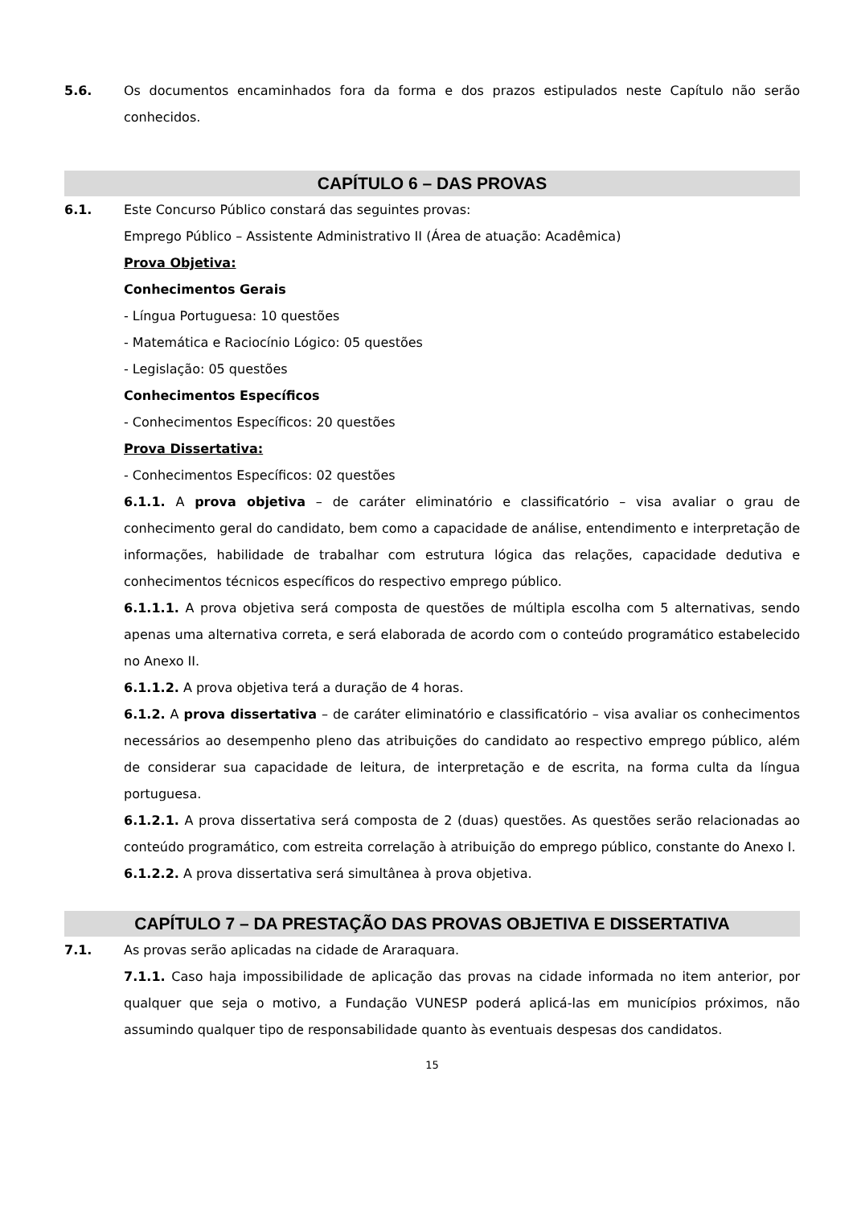5.6. Os documentos encaminhados fora da forma e dos prazos estipulados neste Capítulo não serão conhecidos.
CAPÍTULO 6 – DAS PROVAS
6.1. Este Concurso Público constará das seguintes provas:
Emprego Público – Assistente Administrativo II (Área de atuação: Acadêmica)
Prova Objetiva:
Conhecimentos Gerais
- Língua Portuguesa: 10 questões
- Matemática e Raciocínio Lógico: 05 questões
- Legislação: 05 questões
Conhecimentos Específicos
- Conhecimentos Específicos: 20 questões
Prova Dissertativa:
- Conhecimentos Específicos: 02 questões
6.1.1. A prova objetiva – de caráter eliminatório e classificatório – visa avaliar o grau de conhecimento geral do candidato, bem como a capacidade de análise, entendimento e interpretação de informações, habilidade de trabalhar com estrutura lógica das relações, capacidade dedutiva e conhecimentos técnicos específicos do respectivo emprego público.
6.1.1.1. A prova objetiva será composta de questões de múltipla escolha com 5 alternativas, sendo apenas uma alternativa correta, e será elaborada de acordo com o conteúdo programático estabelecido no Anexo II.
6.1.1.2. A prova objetiva terá a duração de 4 horas.
6.1.2. A prova dissertativa – de caráter eliminatório e classificatório – visa avaliar os conhecimentos necessários ao desempenho pleno das atribuições do candidato ao respectivo emprego público, além de considerar sua capacidade de leitura, de interpretação e de escrita, na forma culta da língua portuguesa.
6.1.2.1. A prova dissertativa será composta de 2 (duas) questões. As questões serão relacionadas ao conteúdo programático, com estreita correlação à atribuição do emprego público, constante do Anexo I.
6.1.2.2. A prova dissertativa será simultânea à prova objetiva.
CAPÍTULO 7 – DA PRESTAÇÃO DAS PROVAS OBJETIVA E DISSERTATIVA
7.1. As provas serão aplicadas na cidade de Araraquara.
7.1.1. Caso haja impossibilidade de aplicação das provas na cidade informada no item anterior, por qualquer que seja o motivo, a Fundação VUNESP poderá aplicá-las em municípios próximos, não assumindo qualquer tipo de responsabilidade quanto às eventuais despesas dos candidatos.
15